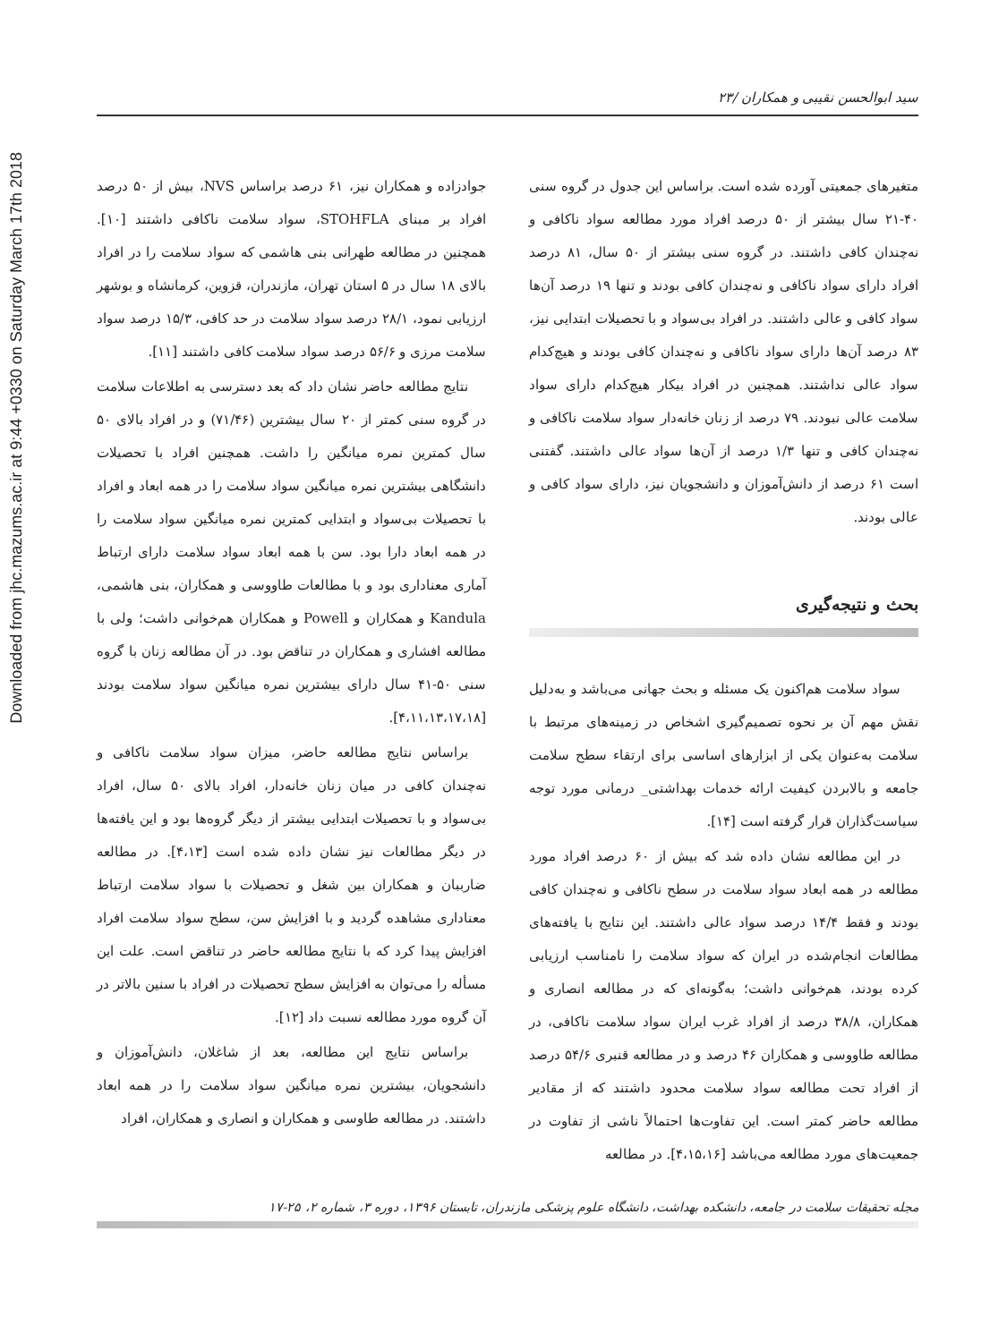Downloaded from jhc.mazums.ac.ir at 9:44 +0330 on Saturday March 17th 2018
سید ابوالحسن نقیبی و همکاران /۲۳
متغیرهای جمعیتی آورده شده است. براساس این جدول در گروه سنی ۴۰-۲۱ سال بیشتر از ۵۰ درصد افراد مورد مطالعه سواد ناکافی و نه‌چندان کافی داشتند. در گروه سنی بیشتر از ۵۰ سال، ۸۱ درصد افراد دارای سواد ناکافی و نه‌چندان کافی بودند و تنها ۱۹ درصد آن‌ها سواد کافی و عالی داشتند. در افراد بی‌سواد و با تحصیلات ابتدایی نیز، ۸۳ درصد آن‌ها دارای سواد ناکافی و نه‌چندان کافی بودند و هیچ‌کدام سواد عالی نداشتند. همچنین در افراد بیکار هیچ‌کدام دارای سواد سلامت عالی نبودند. ۷۹ درصد از زنان خانه‌دار سواد سلامت ناکافی و نه‌چندان کافی و تنها ۱/۳ درصد از آن‌ها سواد عالی داشتند. گفتنی است ۶۱ درصد از دانش‌آموزان و دانشجویان نیز، دارای سواد کافی و عالی بودند.
بحث و نتیجه‌گیری
سواد سلامت هم‌اکنون یک مسئله و بحث جهانی می‌باشد و به‌دلیل نقش مهم آن بر نحوه تصمیم‌گیری اشخاص در زمینه‌های مرتبط با سلامت به‌عنوان یکی از ابزارهای اساسی برای ارتقاء سطح سلامت جامعه و بالابردن کیفیت ارائه خدمات بهداشتی_ درمانی مورد توجه سیاست‌گذاران قرار گرفته است [۱۴].
در این مطالعه نشان داده شد که بیش از ۶۰ درصد افراد مورد مطالعه در همه ابعاد سواد سلامت در سطح ناکافی و نه‌چندان کافی بودند و فقط ۱۴/۴ درصد سواد عالی داشتند. این نتایج با یافته‌های مطالعات انجام‌شده در ایران که سواد سلامت را نامناسب ارزیابی کرده بودند، هم‌خوانی داشت؛ به‌گونه‌ای که در مطالعه انصاری و همکاران، ۳۸/۸ درصد از افراد غرب ایران سواد سلامت ناکافی، در مطالعه طاووسی و همکاران ۴۶ درصد و در مطالعه قنبری ۵۴/۶ درصد از افراد تحت مطالعه سواد سلامت محدود داشتند که از مقادیر مطالعه حاضر کمتر است. این تفاوت‌ها احتمالاً ناشی از تفاوت در جمعیت‌های مورد مطالعه می‌باشد [۴،۱۵،۱۶]. در مطالعه
جوادزاده و همکاران نیز، ۶۱ درصد براساس NVS، بیش از ۵۰ درصد افراد بر مبنای STOHFLA، سواد سلامت ناکافی داشتند [۱۰]. همچنین در مطالعه طهرانی بنی هاشمی که سواد سلامت را در افراد بالای ۱۸ سال در ۵ استان تهران، مازندران، قزوین، کرمانشاه و بوشهر ارزیابی نمود، ۲۸/۱ درصد سواد سلامت در حد کافی، ۱۵/۳ درصد سواد سلامت مرزی و ۵۶/۶ درصد سواد سلامت کافی داشتند [۱۱].
نتایج مطالعه حاضر نشان داد که بعد دسترسی به اطلاعات سلامت در گروه سنی کمتر از ۲۰ سال بیشترین (۷۱/۴۶) و در افراد بالای ۵۰ سال کمترین نمره میانگین را داشت. همچنین افراد با تحصیلات دانشگاهی بیشترین نمره میانگین سواد سلامت را در همه ابعاد و افراد با تحصیلات بی‌سواد و ابتدایی کمترین نمره میانگین سواد سلامت را در همه ابعاد دارا بود. سن با همه ابعاد سواد سلامت دارای ارتباط آماری معناداری بود و با مطالعات طاووسی و همکاران، بنی هاشمی، Kandula و همکاران و Powell و همکاران هم‌خوانی داشت؛ ولی با مطالعه افشاری و همکاران در تناقض بود. در آن مطالعه زنان با گروه سنی ۵۰-۴۱ سال دارای بیشترین نمره میانگین سواد سلامت بودند [۴،۱۱،۱۳،۱۷،۱۸].
براساس نتایج مطالعه حاضر، میزان سواد سلامت ناکافی و نه‌چندان کافی در میان زنان خانه‌دار، افراد بالای ۵۰ سال، افراد بی‌سواد و با تحصیلات ابتدایی بیشتر از دیگر گروه‌ها بود و این یافته‌ها در دیگر مطالعات نیز نشان داده شده است [۴،۱۳]. در مطالعه ضارببان و همکاران بین شغل و تحصیلات با سواد سلامت ارتباط معناداری مشاهده گردید و با افزایش سن، سطح سواد سلامت افراد افزایش پیدا کرد که با نتایج مطالعه حاضر در تناقض است. علت این مسأله را می‌توان به افزایش سطح تحصیلات در افراد با سنین بالاتر در آن گروه مورد مطالعه نسبت داد [۱۲].
براساس نتایج این مطالعه، بعد از شاغلان، دانش‌آموزان و دانشجویان، بیشترین نمره میانگین سواد سلامت را در همه ابعاد داشتند. در مطالعه طاوسی و همکاران و انصاری و همکاران، افراد
مجله تحقیقات سلامت در جامعه، دانشکده بهداشت، دانشگاه علوم پزشکی مازندران، تابستان ۱۳۹۶، دوره ۳، شماره ۲، ۲۵-۱۷